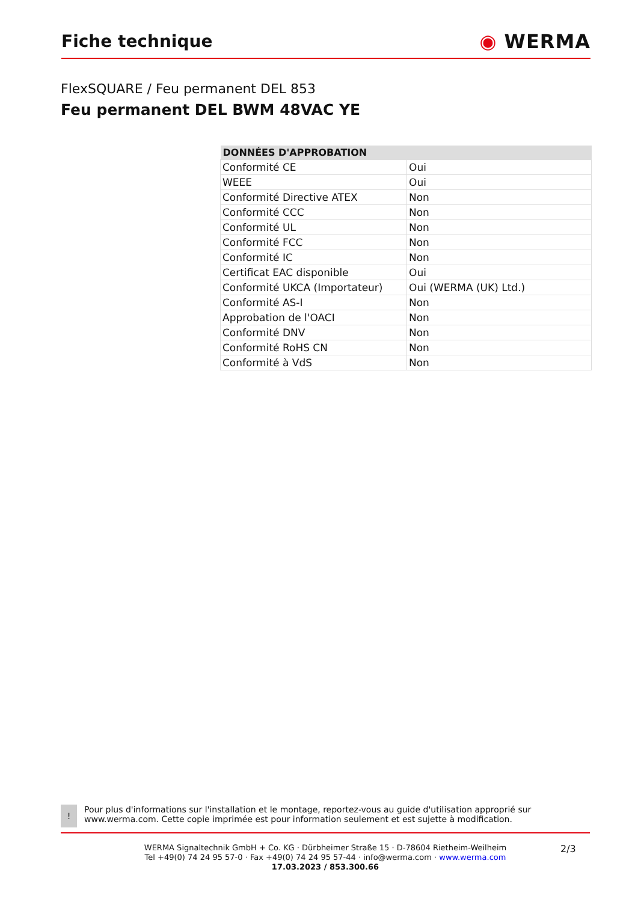Fiche technique ◉ WERMA
FlexSQUARE / Feu permanent DEL 853
Feu permanent DEL BWM 48VAC YE
| DONNÉES D'APPROBATION | |
| --- | --- |
| Conformité CE | Oui |
| WEEE | Oui |
| Conformité Directive ATEX | Non |
| Conformité CCC | Non |
| Conformité UL | Non |
| Conformité FCC | Non |
| Conformité IC | Non |
| Certificat EAC disponible | Oui |
| Conformité UKCA (Importateur) | Oui (WERMA (UK) Ltd.) |
| Conformité AS-I | Non |
| Approbation de l'OACI | Non |
| Conformité DNV | Non |
| Conformité RoHS CN | Non |
| Conformité à VdS | Non |
!
Pour plus d'informations sur l'installation et le montage, reportez-vous au guide d'utilisation approprié sur www.werma.com. Cette copie imprimée est pour information seulement et est sujette à modification.
WERMA Signaltechnik GmbH + Co. KG · Dürbheimer Straße 15 · D-78604 Rietheim-Weilheim
Tel +49(0) 74 24 95 57-0 · Fax +49(0) 74 24 95 57-44 · info@werma.com · www.werma.com
17.03.2023 / 853.300.66
2/3